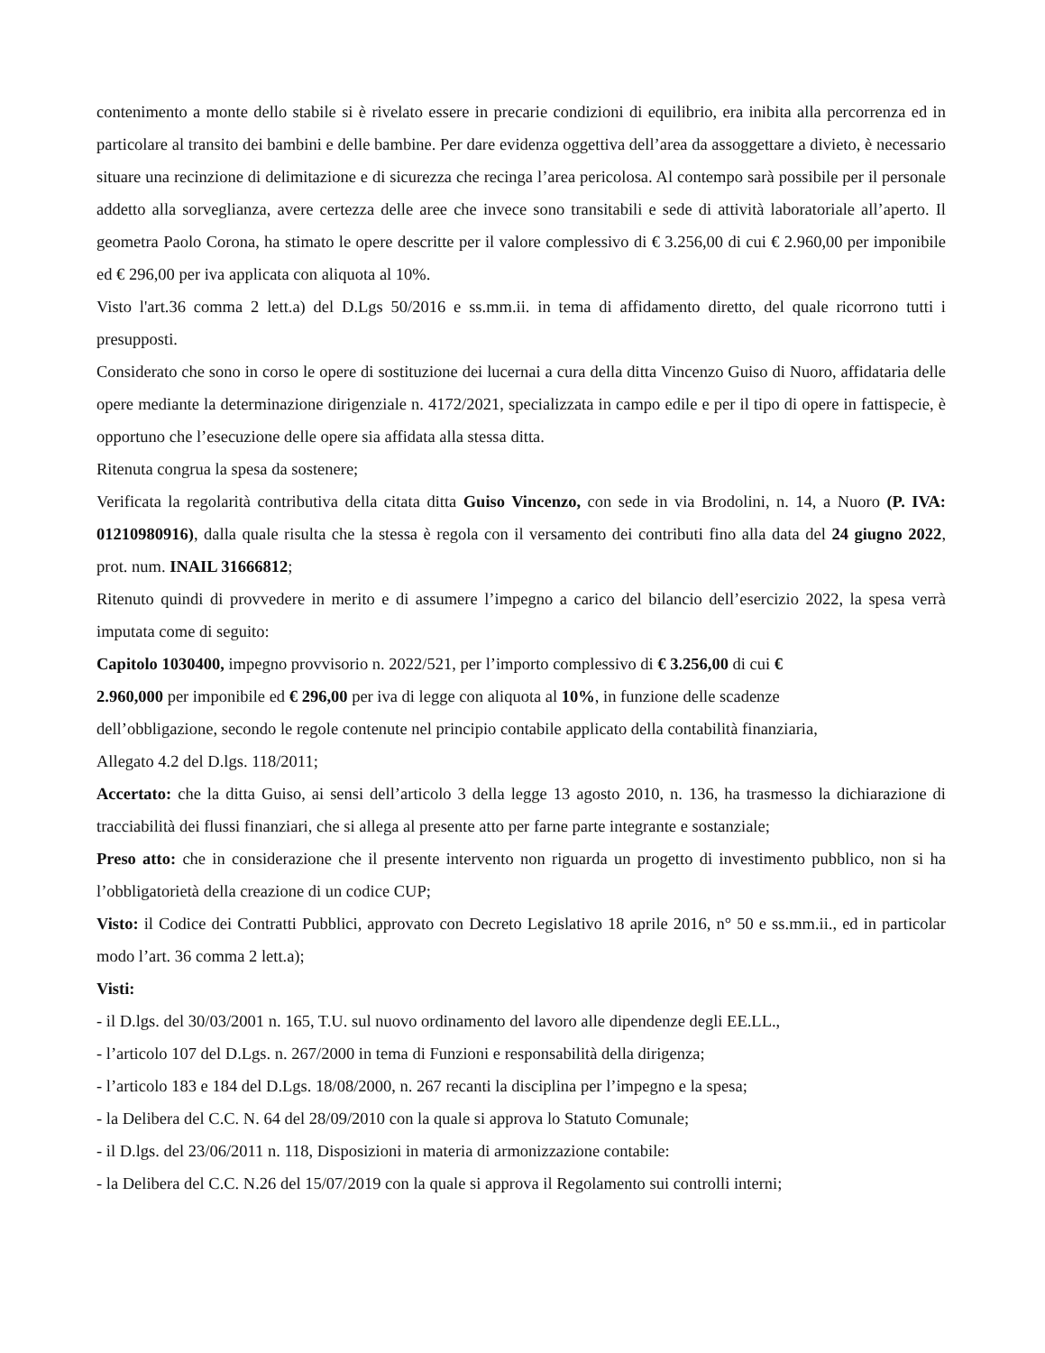contenimento a monte dello stabile si è rivelato essere in precarie condizioni di equilibrio, era inibita alla percorrenza ed in particolare al transito dei bambini e delle bambine. Per dare evidenza oggettiva dell’area da assoggettare a divieto, è necessario situare una recinzione di delimitazione e di sicurezza che recinga l’area pericolosa. Al contempo sarà possibile per il personale addetto alla sorveglianza, avere certezza delle aree che invece sono transitabili e sede di attività laboratoriale all’aperto. Il geometra Paolo Corona, ha stimato le opere descritte per il valore complessivo di € 3.256,00 di cui € 2.960,00 per imponibile ed € 296,00 per iva applicata con aliquota al 10%.
Visto l'art.36 comma 2 lett.a) del D.Lgs 50/2016 e ss.mm.ii. in tema di affidamento diretto, del quale ricorrono tutti i presupposti.
Considerato che sono in corso le opere di sostituzione dei lucernai a cura della ditta Vincenzo Guiso di Nuoro, affidataria delle opere mediante la determinazione dirigenziale n. 4172/2021, specializzata in campo edile e per il tipo di opere in fattispecie, è opportuno che l’esecuzione delle opere sia affidata alla stessa ditta.
Ritenuta congrua la spesa da sostenere;
Verificata la regolarità contributiva della citata ditta Guiso Vincenzo, con sede in via Brodolini, n. 14, a Nuoro (P. IVA: 01210980916), dalla quale risulta che la stessa è regola con il versamento dei contributi fino alla data del 24 giugno 2022, prot. num. INAIL 31666812;
Ritenuto quindi di provvedere in merito e di assumere l’impegno a carico del bilancio dell’esercizio 2022, la spesa verrà imputata come di seguito:
Capitolo 1030400, impegno provvisorio n. 2022/521, per l’importo complessivo di € 3.256,00 di cui €
2.960,000 per imponibile ed € 296,00 per iva di legge con aliquota al 10%, in funzione delle scadenze
dell’obbligazione, secondo le regole contenute nel principio contabile applicato della contabilità finanziaria,
Allegato 4.2 del D.lgs. 118/2011;
Accertato: che la ditta Guiso, ai sensi dell’articolo 3 della legge 13 agosto 2010, n. 136, ha trasmesso la dichiarazione di tracciabilità dei flussi finanziari, che si allega al presente atto per farne parte integrante e sostanziale;
Preso atto: che in considerazione che il presente intervento non riguarda un progetto di investimento pubblico, non si ha l’obbligatorietà della creazione di un codice CUP;
Visto: il Codice dei Contratti Pubblici, approvato con Decreto Legislativo 18 aprile 2016, n° 50 e ss.mm.ii., ed in particolar modo l’art. 36 comma 2 lett.a);
Visti:
- il D.lgs. del 30/03/2001 n. 165, T.U. sul nuovo ordinamento del lavoro alle dipendenze degli EE.LL.,
- l’articolo 107 del D.Lgs. n. 267/2000 in tema di Funzioni e responsabilità della dirigenza;
- l’articolo 183 e 184 del D.Lgs. 18/08/2000, n. 267 recanti la disciplina per l’impegno e la spesa;
- la Delibera del C.C. N. 64 del 28/09/2010 con la quale si approva lo Statuto Comunale;
- il D.lgs. del 23/06/2011 n. 118, Disposizioni in materia di armonizzazione contabile:
- la Delibera del C.C. N.26 del 15/07/2019 con la quale si approva il Regolamento sui controlli interni;